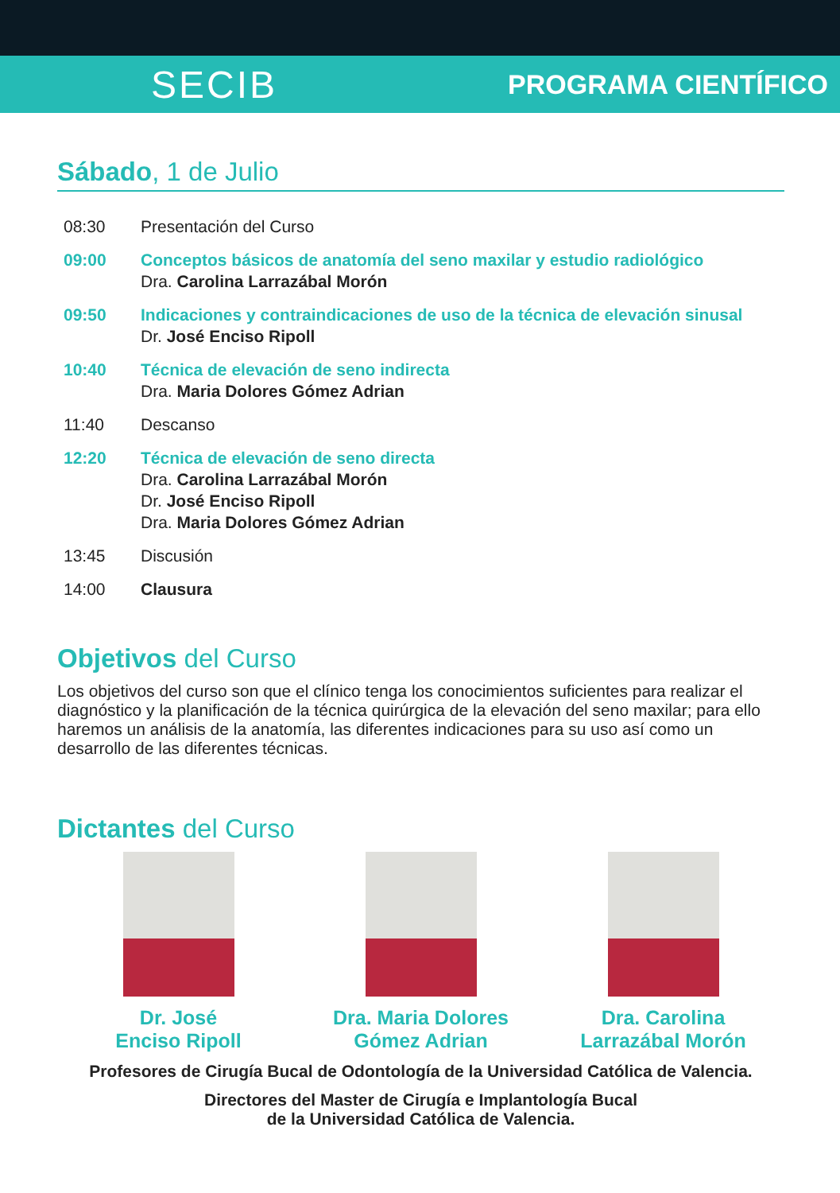SECIB PROGRAMA CIENTÍFICO
Sábado, 1 de Julio
08:30 Presentación del Curso
09:00 Conceptos básicos de anatomía del seno maxilar y estudio radiológico
Dra. Carolina Larrazábal Morón
09:50 Indicaciones y contraindicaciones de uso de la técnica de elevación sinusal
Dr. José Enciso Ripoll
10:40 Técnica de elevación de seno indirecta
Dra. Maria Dolores Gómez Adrian
11:40 Descanso
12:20 Técnica de elevación de seno directa
Dra. Carolina Larrazábal Morón
Dr. José Enciso Ripoll
Dra. Maria Dolores Gómez Adrian
13:45 Discusión
14:00 Clausura
Objetivos del Curso
Los objetivos del curso son que el clínico tenga los conocimientos suficientes para realizar el diagnóstico y la planificación de la técnica quirúrgica de la elevación del seno maxilar; para ello haremos un análisis de la anatomía, las diferentes indicaciones para su uso así como un desarrollo de las diferentes técnicas.
Dictantes del Curso
Dr. José
Enciso Ripoll
Dra. Maria Dolores
Gómez Adrian
Dra. Carolina
Larrazábal Morón
Profesores de Cirugía Bucal de Odontología de la Universidad Católica de Valencia.
Directores del Master de Cirugía e Implantología Bucal
de la Universidad Católica de Valencia.